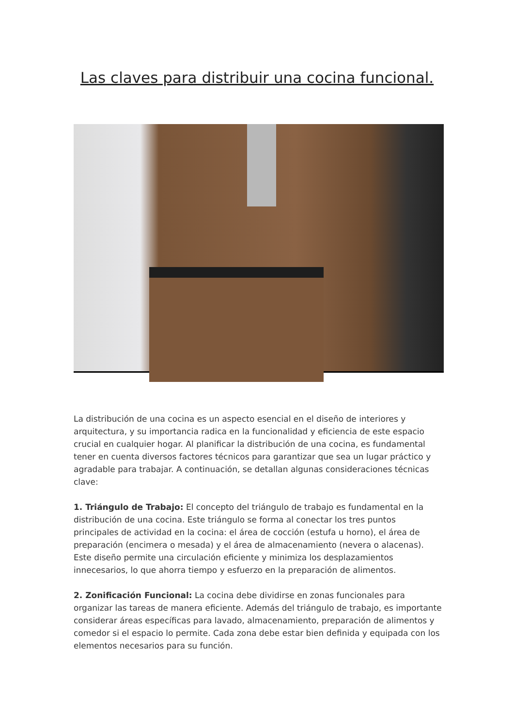Las claves para distribuir una cocina funcional.
La distribución de una cocina es un aspecto esencial en el diseño de interiores y arquitectura, y su importancia radica en la funcionalidad y eficiencia de este espacio crucial en cualquier hogar. Al planificar la distribución de una cocina, es fundamental tener en cuenta diversos factores técnicos para garantizar que sea un lugar práctico y agradable para trabajar. A continuación, se detallan algunas consideraciones técnicas clave:
1. Triángulo de Trabajo: El concepto del triángulo de trabajo es fundamental en la distribución de una cocina. Este triángulo se forma al conectar los tres puntos principales de actividad en la cocina: el área de cocción (estufa u horno), el área de preparación (encimera o mesada) y el área de almacenamiento (nevera o alacenas). Este diseño permite una circulación eficiente y minimiza los desplazamientos innecesarios, lo que ahorra tiempo y esfuerzo en la preparación de alimentos.
2. Zonificación Funcional: La cocina debe dividirse en zonas funcionales para organizar las tareas de manera eficiente. Además del triángulo de trabajo, es importante considerar áreas específicas para lavado, almacenamiento, preparación de alimentos y comedor si el espacio lo permite. Cada zona debe estar bien definida y equipada con los elementos necesarios para su función.